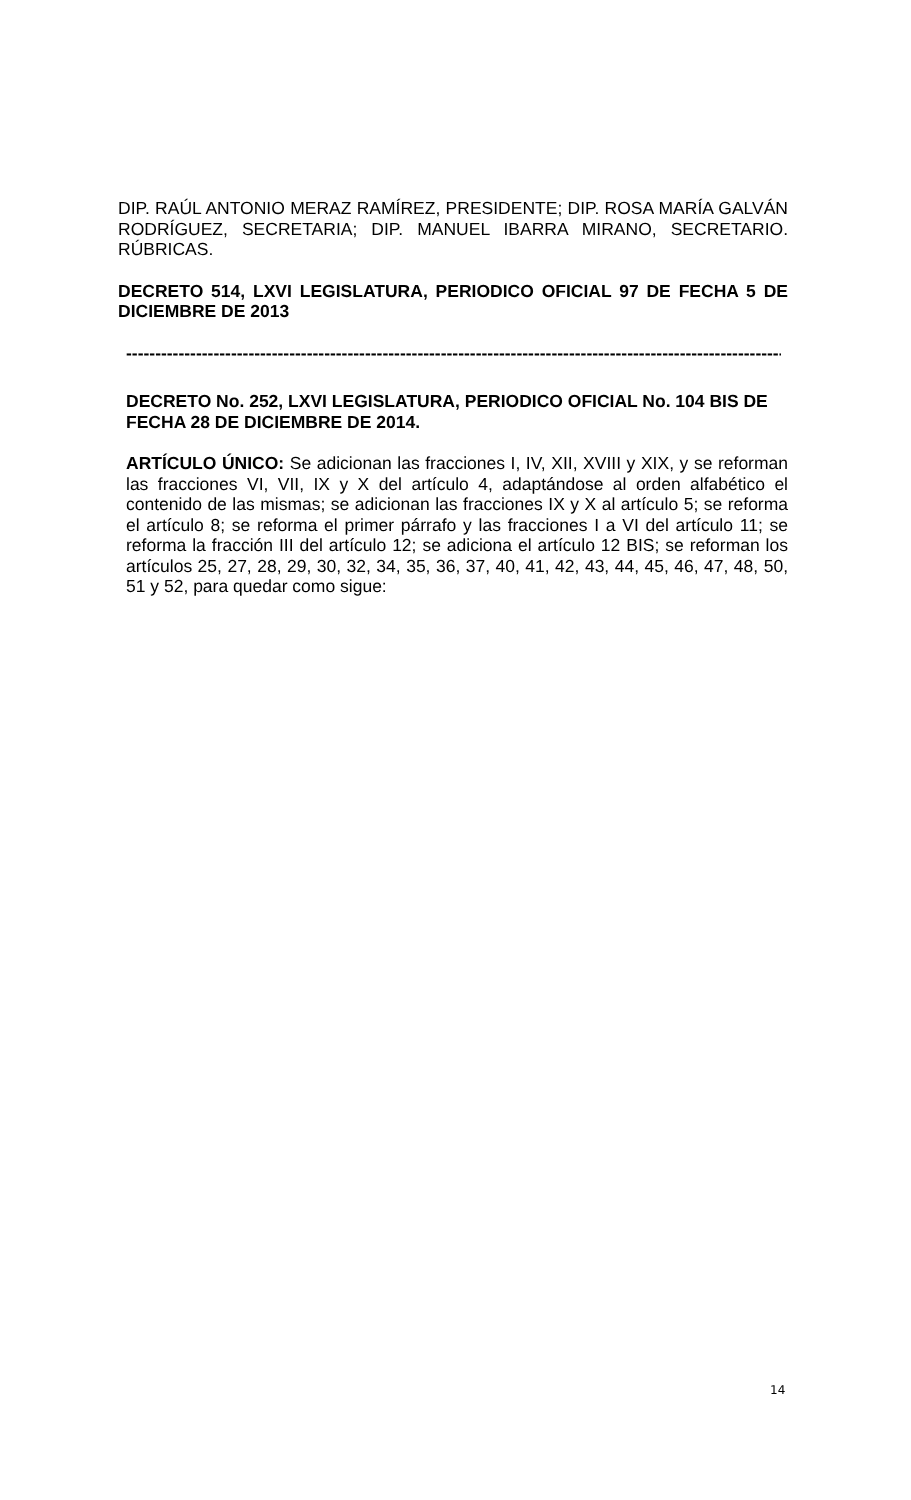DIP. RAÚL ANTONIO MERAZ RAMÍREZ, PRESIDENTE; DIP. ROSA MARÍA GALVÁN RODRÍGUEZ, SECRETARIA; DIP. MANUEL IBARRA MIRANO, SECRETARIO. RÚBRICAS.
DECRETO 514, LXVI LEGISLATURA, PERIODICO OFICIAL 97 DE FECHA 5 DE DICIEMBRE DE 2013
---------------------------------------------------------------------------------------------------------------------
DECRETO No. 252, LXVI LEGISLATURA, PERIODICO OFICIAL No. 104 BIS DE FECHA 28 DE DICIEMBRE DE 2014.
ARTÍCULO ÚNICO: Se adicionan las fracciones I, IV, XII, XVIII y XIX, y se reforman las fracciones VI, VII, IX y X del artículo 4, adaptándose al orden alfabético el contenido de las mismas; se adicionan las fracciones IX y X al artículo 5; se reforma el artículo 8; se reforma el primer párrafo y las fracciones I a VI del artículo 11; se reforma la fracción III del artículo 12; se adiciona el artículo 12 BIS; se reforman los artículos 25, 27, 28, 29, 30, 32, 34, 35, 36, 37, 40, 41, 42, 43, 44, 45, 46, 47, 48, 50, 51 y 52, para quedar como sigue:
14